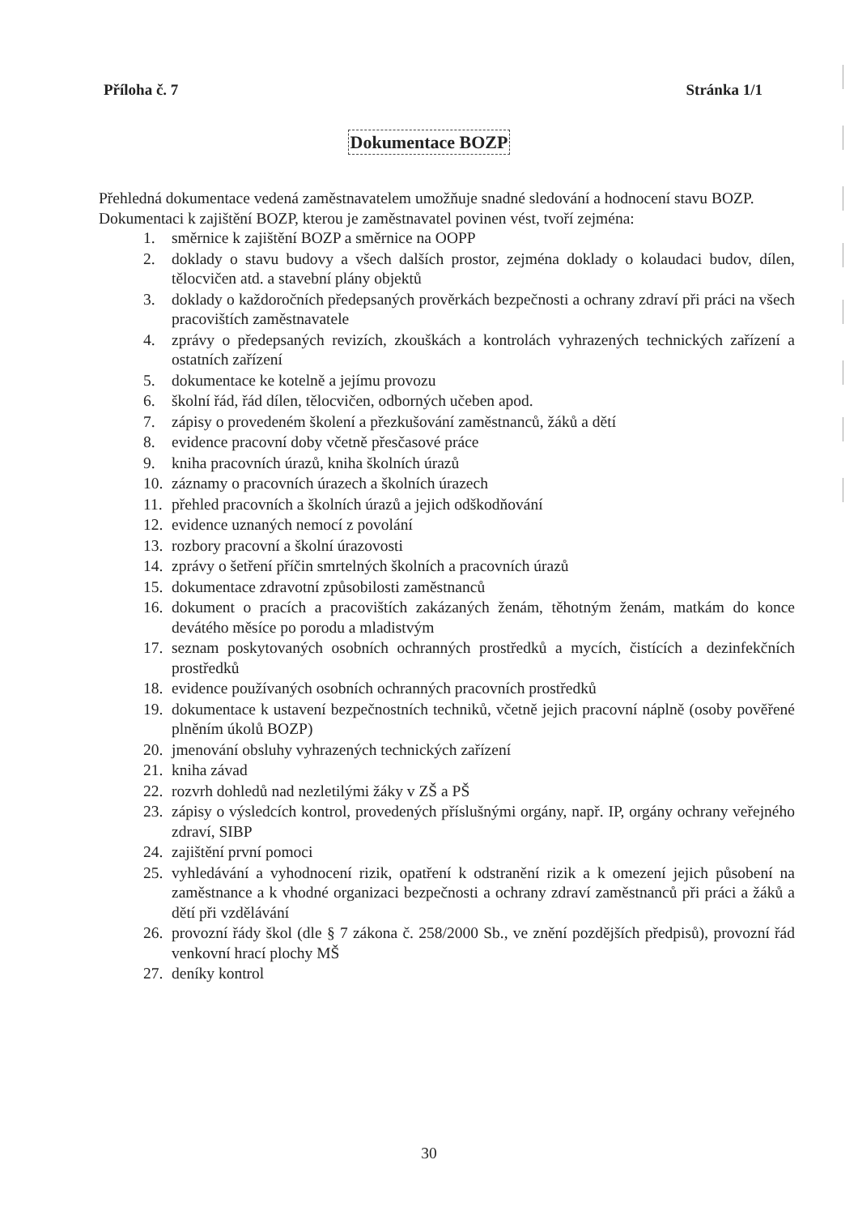Příloha č. 7 Stránka 1/1
Dokumentace BOZP
Přehledná dokumentace vedená zaměstnavatelem umožňuje snadné sledování a hodnocení stavu BOZP.
Dokumentaci k zajištění BOZP, kterou je zaměstnavatel povinen vést, tvoří zejména:
1. směrnice k zajištění BOZP a směrnice na OOPP
2. doklady o stavu budovy a všech dalších prostor, zejména doklady o kolaudaci budov, dílen, tělocvičen atd. a stavební plány objektů
3. doklady o každoročních předepsaných prověrkách bezpečnosti a ochrany zdraví při práci na všech pracovištích zaměstnavatele
4. zprávy o předepsaných revizích, zkouškách a kontrolách vyhrazených technických zařízení a ostatních zařízení
5. dokumentace ke kotelně a jejímu provozu
6. školní řád, řád dílen, tělocvičen, odborných učeben apod.
7. zápisy o provedeném školení a přezkušování zaměstnanců, žáků a dětí
8. evidence pracovní doby včetně přesčasové práce
9. kniha pracovních úrazů, kniha školních úrazů
10. záznamy o pracovních úrazech a školních úrazech
11. přehled pracovních a školních úrazů a jejich odškodňování
12. evidence uznaných nemocí z povolání
13. rozbory pracovní a školní úrazovosti
14. zprávy o šetření příčin smrtelných školních a pracovních úrazů
15. dokumentace zdravotní způsobilosti zaměstnanců
16. dokument o pracích a pracovištích zakázaných ženám, těhotným ženám, matkám do konce devátého měsíce po porodu a mladistvým
17. seznam poskytovaných osobních ochranných prostředků a mycích, čistících a dezinfekčních prostředků
18. evidence používaných osobních ochranných pracovních prostředků
19. dokumentace k ustavení bezpečnostních techniků, včetně jejich pracovní náplně (osoby pověřené plněním úkolů BOZP)
20. jmenování obsluhy vyhrazených technických zařízení
21. kniha závad
22. rozvrh dohledů nad nezletilými žáky v ZŠ a PŠ
23. zápisy o výsledcích kontrol, provedených příslušnými orgány, např. IP, orgány ochrany veřejného zdraví, SIBP
24. zajištění první pomoci
25. vyhledávání a vyhodnocení rizik, opatření k odstranění rizik a k omezení jejich působení na zaměstnance a k vhodné organizaci bezpečnosti a ochrany zdraví zaměstnanců při práci a žáků a dětí při vzdělávání
26. provozní řády škol (dle § 7 zákona č. 258/2000 Sb., ve znění pozdějších předpisů), provozní řád venkovní hrací plochy MŠ
27. deníky kontrol
30